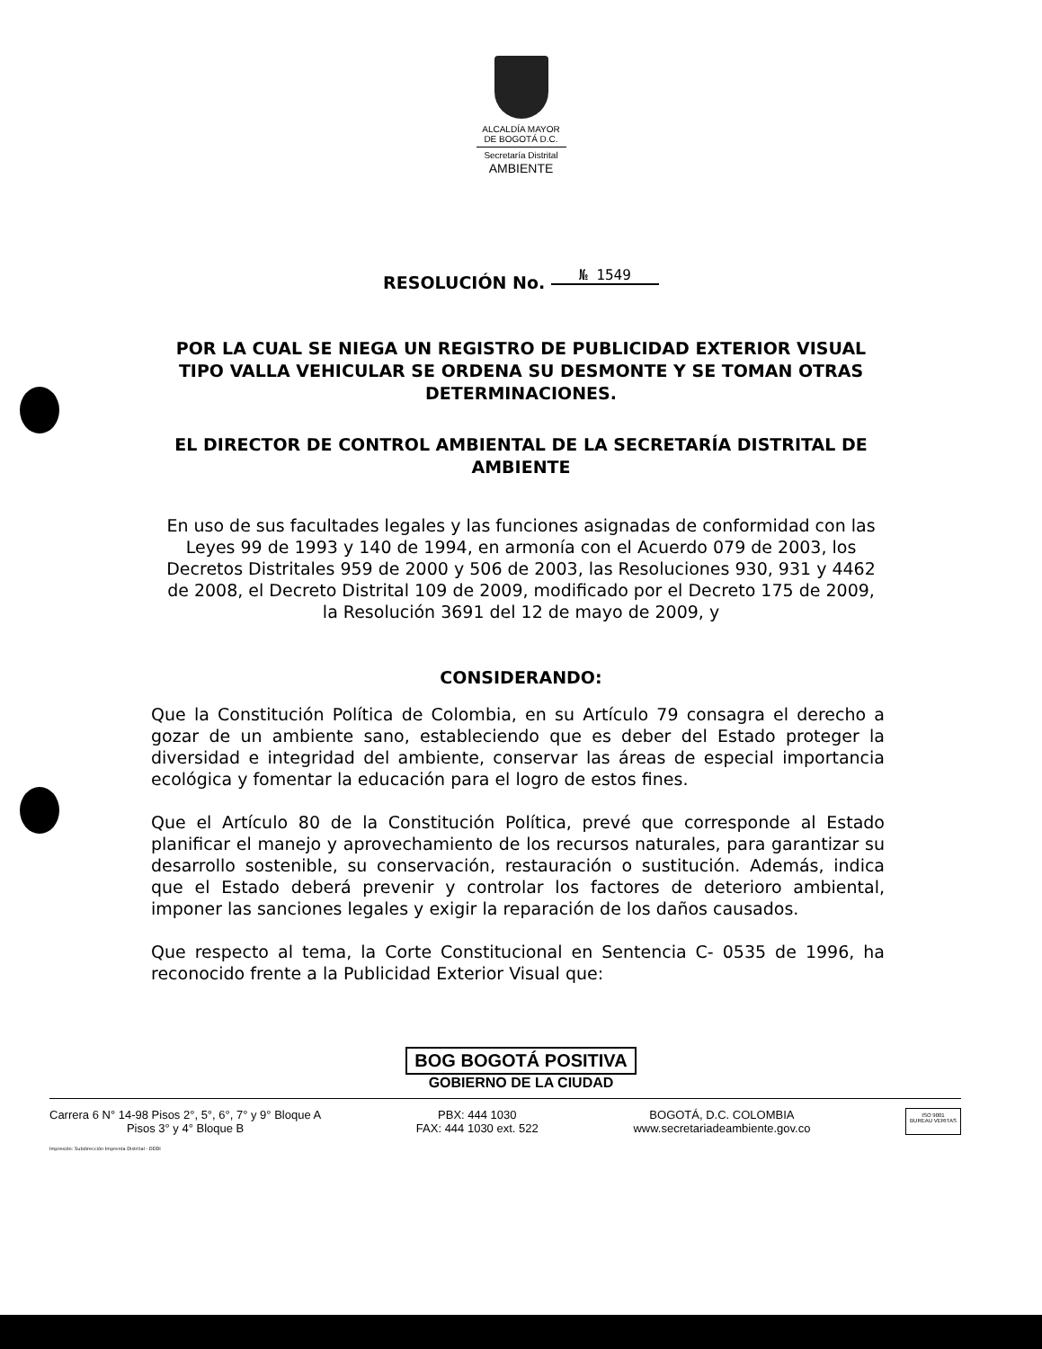ALCALDÍA MAYOR
DE BOGOTÁ D.C.
Secretaría Distrital
AMBIENTE
RESOLUCIÓN No. № 1549
POR LA CUAL SE NIEGA UN REGISTRO DE PUBLICIDAD EXTERIOR VISUAL TIPO VALLA VEHICULAR SE ORDENA SU DESMONTE Y SE TOMAN OTRAS DETERMINACIONES.
EL DIRECTOR DE CONTROL AMBIENTAL DE LA SECRETARÍA DISTRITAL DE AMBIENTE
En uso de sus facultades legales y las funciones asignadas de conformidad con las Leyes 99 de 1993 y 140 de 1994, en armonía con el Acuerdo 079 de 2003, los Decretos Distritales 959 de 2000 y 506 de 2003, las Resoluciones 930, 931 y 4462 de 2008, el Decreto Distrital 109 de 2009, modificado por el Decreto 175 de 2009, la Resolución 3691 del 12 de mayo de 2009, y
CONSIDERANDO:
Que la Constitución Política de Colombia, en su Artículo 79 consagra el derecho a gozar de un ambiente sano, estableciendo que es deber del Estado proteger la diversidad e integridad del ambiente, conservar las áreas de especial importancia ecológica y fomentar la educación para el logro de estos fines.
Que el Artículo 80 de la Constitución Política, prevé que corresponde al Estado planificar el manejo y aprovechamiento de los recursos naturales, para garantizar su desarrollo sostenible, su conservación, restauración o sustitución. Además, indica que el Estado deberá prevenir y controlar los factores de deterioro ambiental, imponer las sanciones legales y exigir la reparación de los daños causados.
Que respecto al tema, la Corte Constitucional en Sentencia C- 0535 de 1996, ha reconocido frente a la Publicidad Exterior Visual que:
BOG BOGOTÁ POSITIVA
GOBIERNO DE LA CIUDAD
Carrera 6 N° 14-98 Pisos 2°, 5°, 6°, 7° y 9° Bloque A
Pisos 3° y 4° Bloque B
PBX: 444 1030
FAX: 444 1030 ext. 522
BOGOTÁ, D.C. COLOMBIA
www.secretariadeambiente.gov.co
ISO 9001
BUREAU VERITAS
Impresión: Subdirección Imprenta Distrital - DDDI